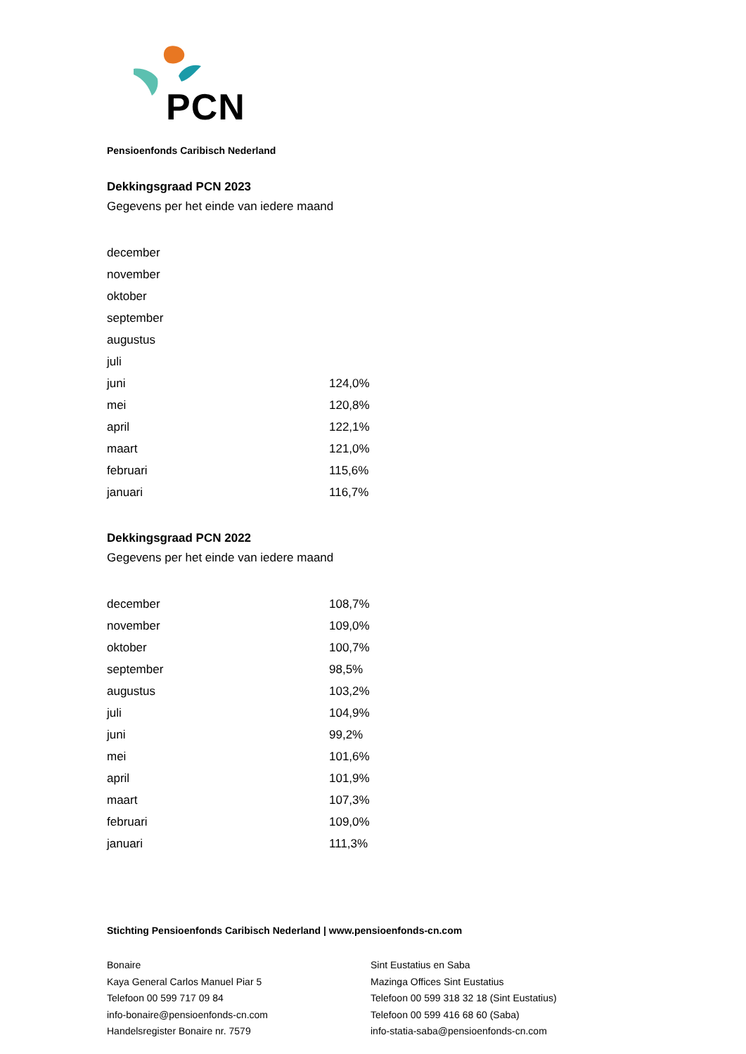PCN
Pensioenfonds Caribisch Nederland
Dekkingsgraad PCN 2023
Gegevens per het einde van iedere maand
| december | |
| november | |
| oktober | |
| september | |
| augustus | |
| juli | |
| juni | 124,0% |
| mei | 120,8% |
| april | 122,1% |
| maart | 121,0% |
| februari | 115,6% |
| januari | 116,7% |
Dekkingsgraad PCN 2022
Gegevens per het einde van iedere maand
| december | 108,7% |
| november | 109,0% |
| oktober | 100,7% |
| september | 98,5% |
| augustus | 103,2% |
| juli | 104,9% |
| juni | 99,2% |
| mei | 101,6% |
| april | 101,9% |
| maart | 107,3% |
| februari | 109,0% |
| januari | 111,3% |
Stichting Pensioenfonds Caribisch Nederland | www.pensioenfonds-cn.com
Bonaire
Kaya General Carlos Manuel Piar 5
Telefoon 00 599 717 09 84
info-bonaire@pensioenfonds-cn.com
Handelsregister Bonaire nr. 7579
Sint Eustatius en Saba
Mazinga Offices Sint Eustatius
Telefoon 00 599 318 32 18 (Sint Eustatius)
Telefoon 00 599 416 68 60 (Saba)
info-statia-saba@pensioenfonds-cn.com